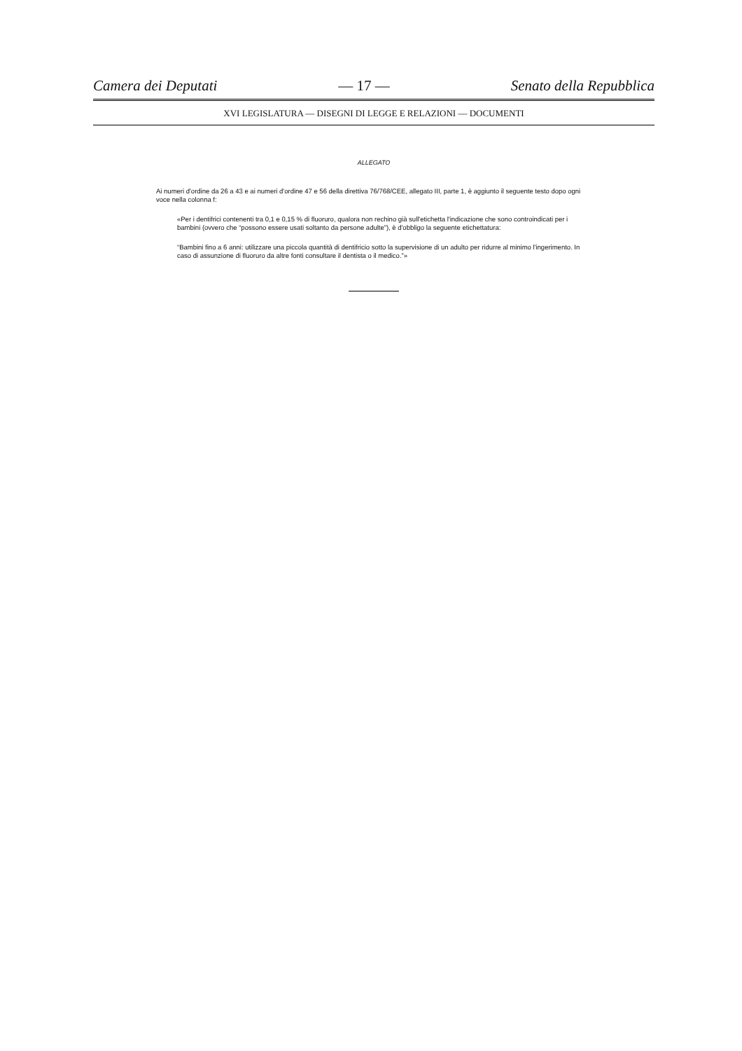Camera dei Deputati — 17 — Senato della Repubblica
XVI LEGISLATURA — DISEGNI DI LEGGE E RELAZIONI — DOCUMENTI
ALLEGATO
Ai numeri d'ordine da 26 a 43 e ai numeri d'ordine 47 e 56 della direttiva 76/768/CEE, allegato III, parte 1, è aggiunto il seguente testo dopo ogni voce nella colonna f:
«Per i dentifrici contenenti tra 0,1 e 0,15 % di fluoruro, qualora non rechino già sull'etichetta l'indicazione che sono controindicati per i bambini (ovvero che “possono essere usati soltanto da persone adulte”), è d'obbligo la seguente etichettatura:
“Bambini fino a 6 anni: utilizzare una piccola quantità di dentifricio sotto la supervisione di un adulto per ridurre al minimo l'ingerimento. In caso di assunzione di fluoruro da altre fonti consultare il dentista o il medico.”»